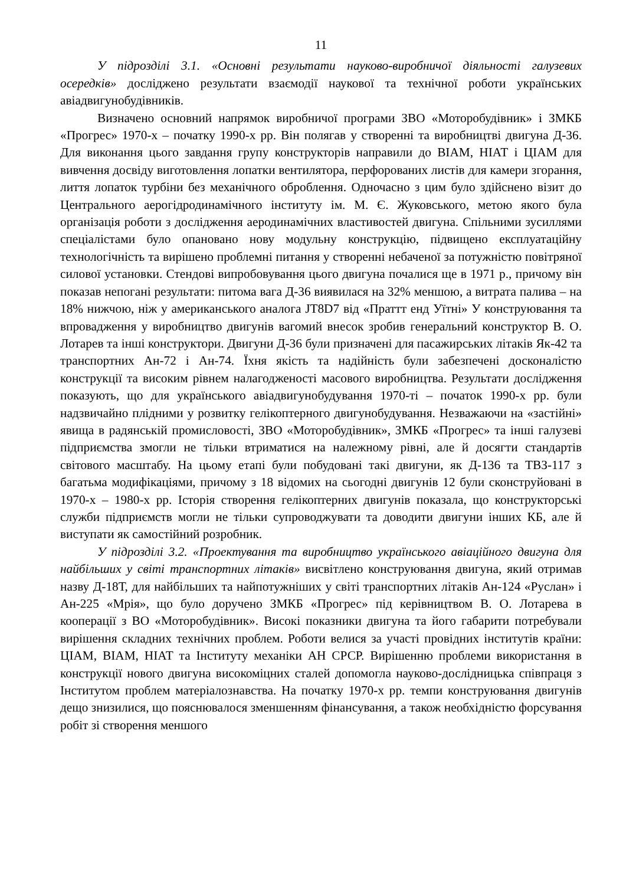11
У підрозділі 3.1. «Основні результати науково-виробничої діяльності галузевих осередків» досліджено результати взаємодії наукової та технічної роботи українських авіадвигунобудівників.
Визначено основний напрямок виробничої програми ЗВО «Моторобудівник» і ЗМКБ «Прогрес» 1970-х – початку 1990-х рр. Він полягав у створенні та виробництві двигуна Д-36. Для виконання цього завдання групу конструкторів направили до ВІАМ, НІАТ і ЦІАМ для вивчення досвіду виготовлення лопатки вентилятора, перфорованих листів для камери згорання, лиття лопаток турбіни без механічного оброблення. Одночасно з цим було здійснено візит до Центрального аерогідродинамічного інституту ім. М. Є. Жуковського, метою якого була організація роботи з дослідження аеродинамічних властивостей двигуна. Спільними зусиллями спеціалістами було опановано нову модульну конструкцію, підвищено експлуатаційну технологічність та вирішено проблемні питання у створенні небаченої за потужністю повітряної силової установки. Стендові випробовування цього двигуна почалися ще в 1971 р., причому він показав непогані результати: питома вага Д-36 виявилася на 32% меншою, а витрата палива – на 18% нижчою, ніж у американського аналога JT8D7 від «Праттт енд Уїтні» У конструювання та впровадження у виробництво двигунів вагомий внесок зробив генеральний конструктор В. О. Лотарев та інші конструктори. Двигуни Д-36 були призначені для пасажирських літаків Як-42 та транспортних Ан-72 і Ан-74. Їхня якість та надійність були забезпечені досконалістю конструкції та високим рівнем налагодженості масового виробництва. Результати дослідження показують, що для українського авіадвигунобудування 1970-ті – початок 1990-х рр. були надзвичайно плідними у розвитку гелікоптерного двигунобудування. Незважаючи на «застійні» явища в радянській промисловості, ЗВО «Моторобудівник», ЗМКБ «Прогрес» та інші галузеві підприємства змогли не тільки втриматися на належному рівні, але й досягти стандартів світового масштабу. На цьому етапі були побудовані такі двигуни, як Д-136 та ТВЗ-117 з багатьма модифікаціями, причому з 18 відомих на сьогодні двигунів 12 були сконструйовані в 1970-х – 1980-х рр. Історія створення гелікоптерних двигунів показала, що конструкторські служби підприємств могли не тільки супроводжувати та доводити двигуни інших КБ, але й виступати як самостійний розробник.
У підрозділі 3.2. «Проектування та виробництво українського авіаційного двигуна для найбільших у світі транспортних літаків» висвітлено конструювання двигуна, який отримав назву Д-18Т, для найбільших та найпотужніших у світі транспортних літаків Ан-124 «Руслан» і Ан-225 «Мрія», що було доручено ЗМКБ «Прогрес» під керівництвом В. О. Лотарева в кооперації з ВО «Моторобудівник». Високі показники двигуна та його габарити потребували вирішення складних технічних проблем. Роботи велися за участі провідних інститутів країни: ЦІАМ, ВІАМ, НІАТ та Інституту механіки АН СРСР. Вирішенню проблеми використання в конструкції нового двигуна високоміцних сталей допомогла науково-дослідницька співпраця з Інститутом проблем матеріалознавства. На початку 1970-х рр. темпи конструювання двигунів дещо знизилися, що пояснювалося зменшенням фінансування, а також необхідністю форсування робіт зі створення меншого